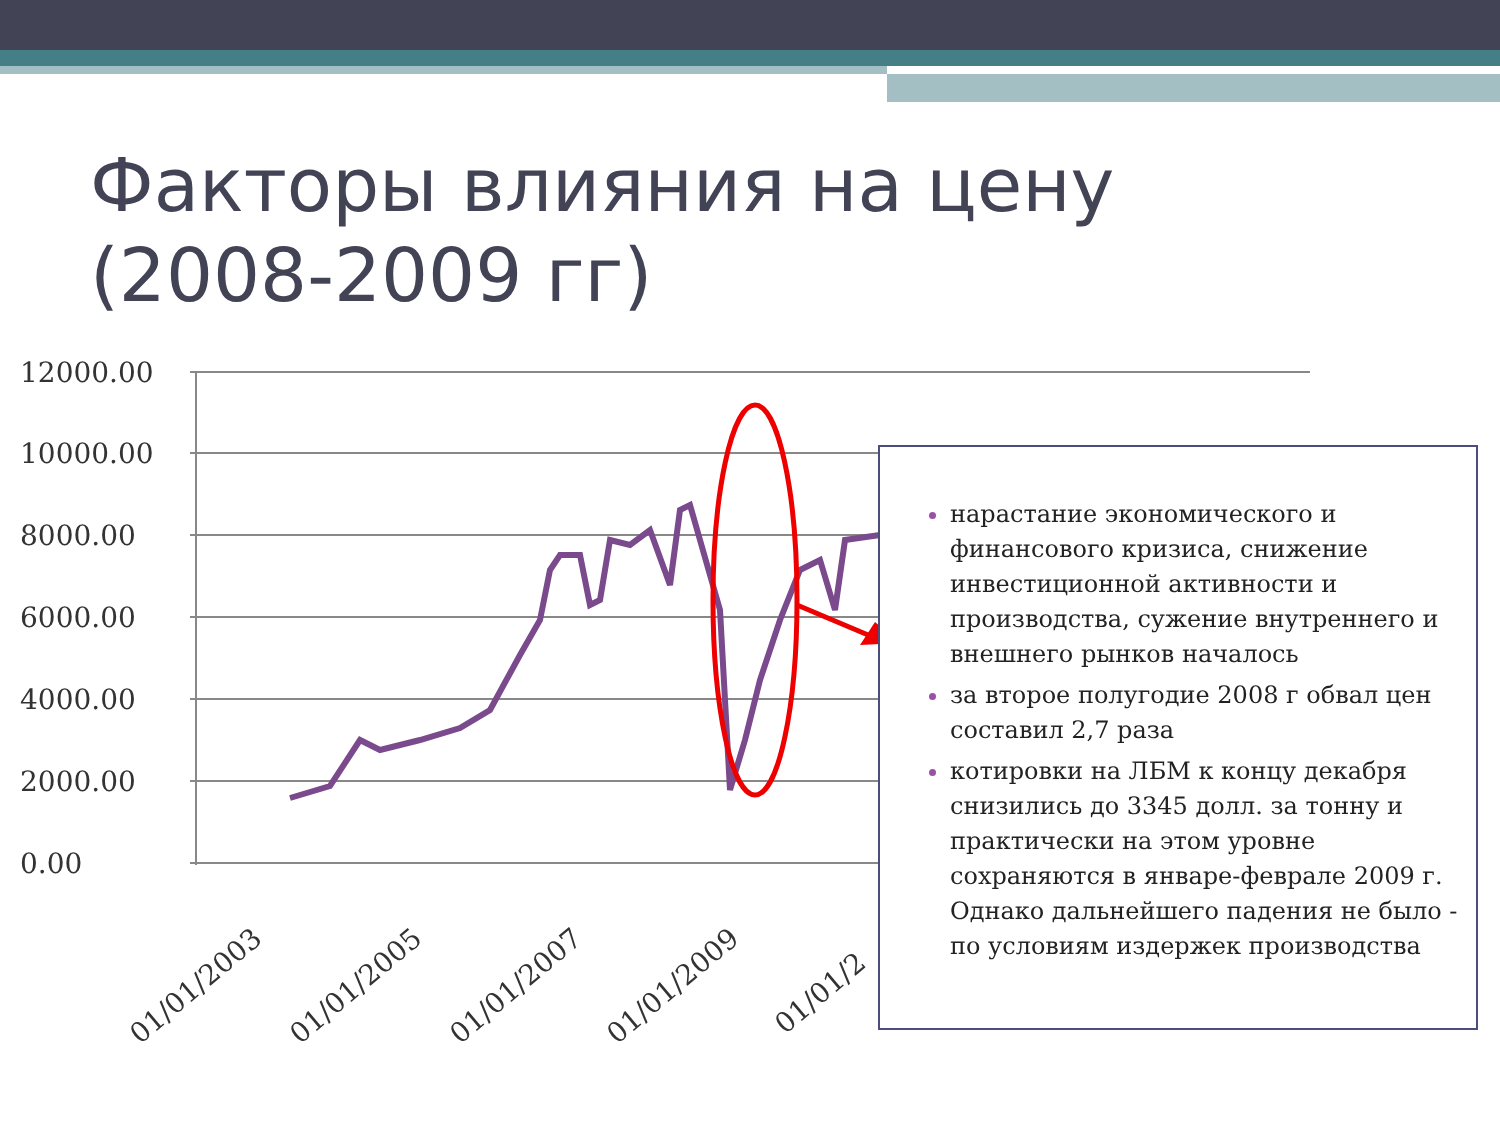Факторы влияния на цену
(2008-2009 гг)
12000.00
10000.00
8000.00
6000.00
4000.00
2000.00
0.00
01/01/2003
01/01/2005
01/01/2007
01/01/2009
01/01/2
нарастание экономического и финансового кризиса, снижение инвестиционной активности и производства, сужение внутреннего и внешнего рынков началось
за второе полугодие 2008 г обвал цен составил 2,7 раза
котировки на ЛБМ к концу декабря снизились до 3345 долл. за тонну и практически на этом уровне сохраняются в январе-феврале 2009 г. Однако дальнейшего падения не было - по условиям издержек производства